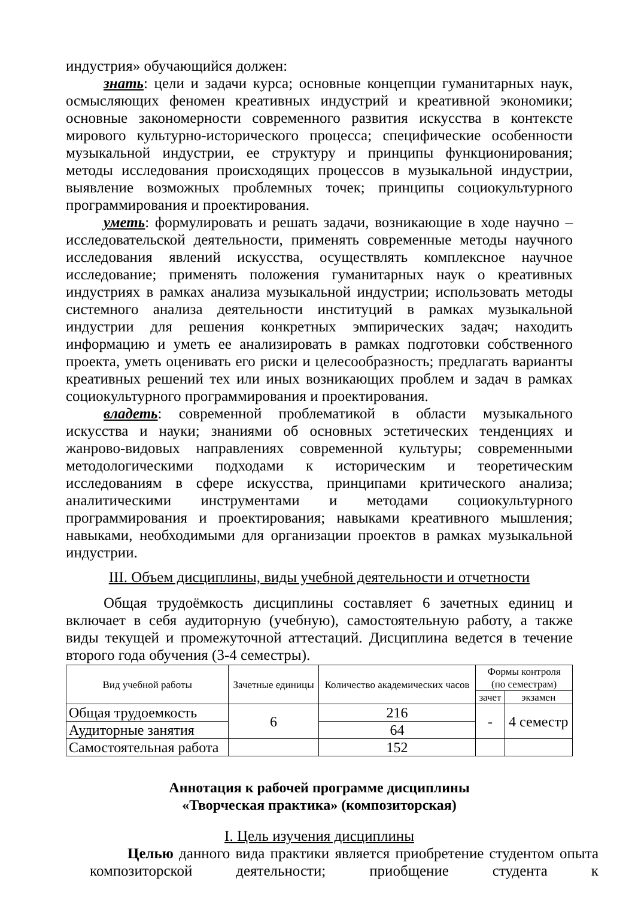индустрия» обучающийся должен:
знать: цели и задачи курса; основные концепции гуманитарных наук, осмысляющих феномен креативных индустрий и креативной экономики; основные закономерности современного развития искусства в контексте мирового культурно-исторического процесса; специфические особенности музыкальной индустрии, ее структуру и принципы функционирования; методы исследования происходящих процессов в музыкальной индустрии, выявление возможных проблемных точек; принципы социокультурного программирования и проектирования.
уметь: формулировать и решать задачи, возникающие в ходе научно – исследовательской деятельности, применять современные методы научного исследования явлений искусства, осуществлять комплексное научное исследование; применять положения гуманитарных наук о креативных индустриях в рамках анализа музыкальной индустрии; использовать методы системного анализа деятельности институций в рамках музыкальной индустрии для решения конкретных эмпирических задач; находить информацию и уметь ее анализировать в рамках подготовки собственного проекта, уметь оценивать его риски и целесообразность; предлагать варианты креативных решений тех или иных возникающих проблем и задач в рамках социокультурного программирования и проектирования.
владеть: современной проблематикой в области музыкального искусства и науки; знаниями об основных эстетических тенденциях и жанрово-видовых направлениях современной культуры; современными методологическими подходами к историческим и теоретическим исследованиям в сфере искусства, принципами критического анализа; аналитическими инструментами и методами социокультурного программирования и проектирования; навыками креативного мышления; навыками, необходимыми для организации проектов в рамках музыкальной индустрии.
III. Объем дисциплины, виды учебной деятельности и отчетности
Общая трудоёмкость дисциплины составляет 6 зачетных единиц и включает в себя аудиторную (учебную), самостоятельную работу, а также виды текущей и промежуточной аттестаций. Дисциплина ведется в течение второго года обучения (3-4 семестры).
| Вид учебной работы | Зачетные единицы | Количество академических часов | Формы контроля (по семестрам) | |
| --- | --- | --- | --- | --- |
| | | | зачет | экзамен |
| Общая трудоемкость | 6 | 216 | - | 4 семестр |
| Аудиторные занятия | | 64 | | |
| Самостоятельная работа | | 152 | | |
Аннотация к рабочей программе дисциплины
«Творческая практика» (композиторская)
I. Цель изучения дисциплины
Целью данного вида практики является приобретение студентом опыта композиторской деятельности; приобщение студента к